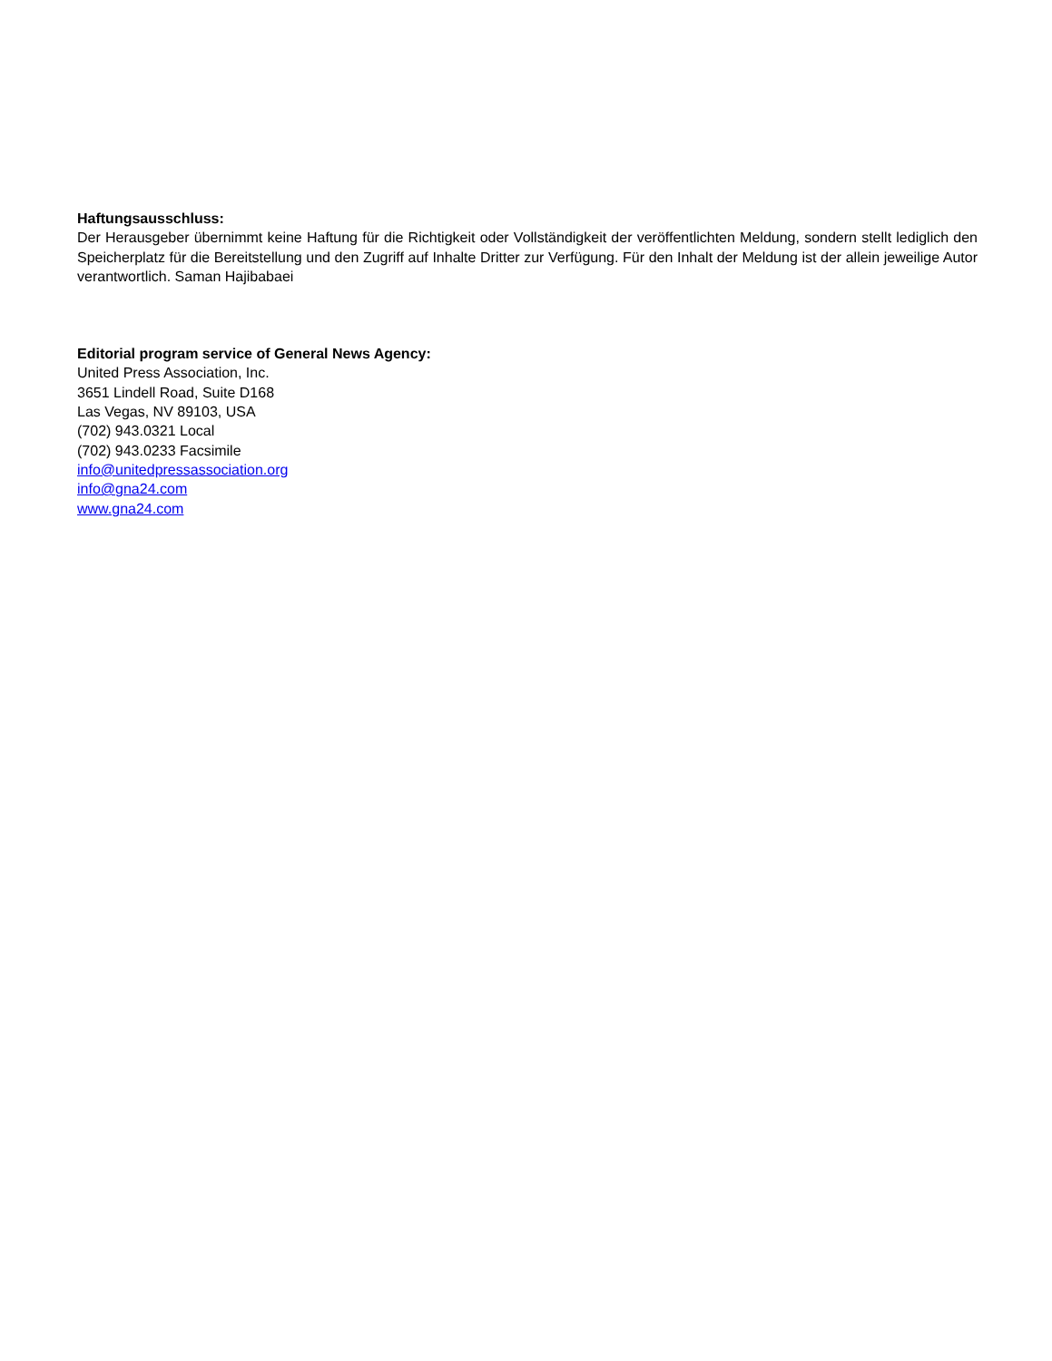Haftungsausschluss:
Der Herausgeber übernimmt keine Haftung für die Richtigkeit oder Vollständigkeit der veröffentlichten Meldung, sondern stellt lediglich den Speicherplatz für die Bereitstellung und den Zugriff auf Inhalte Dritter zur Verfügung. Für den Inhalt der Meldung ist der allein jeweilige Autor verantwortlich. Saman Hajibabaei
Editorial program service of General News Agency:
United Press Association, Inc.
3651 Lindell Road, Suite D168
Las Vegas, NV 89103, USA
(702) 943.0321 Local
(702) 943.0233 Facsimile
info@unitedpressassociation.org
info@gna24.com
www.gna24.com